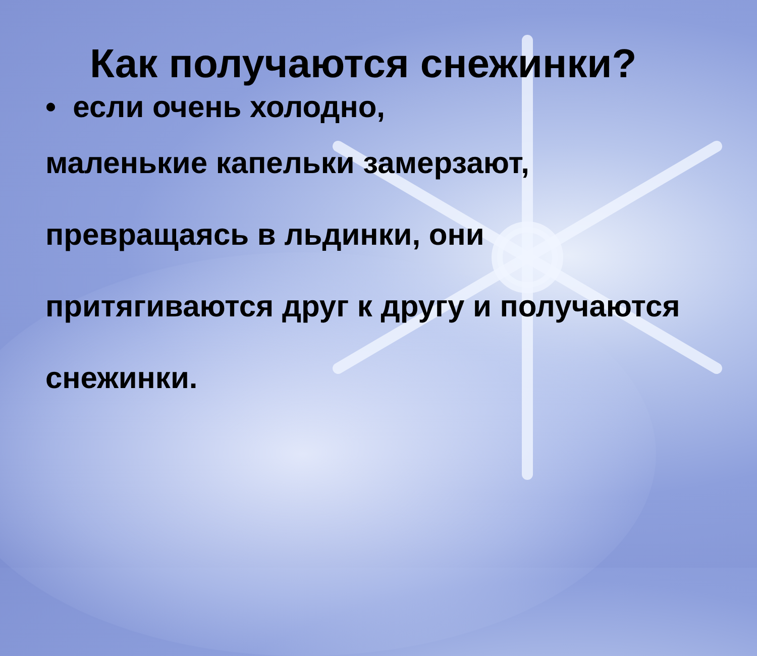Как получаются снежинки?
• если очень холодно,
маленькие капельки замерзают, превращаясь в льдинки, они притягиваются друг к другу и получаются снежинки.